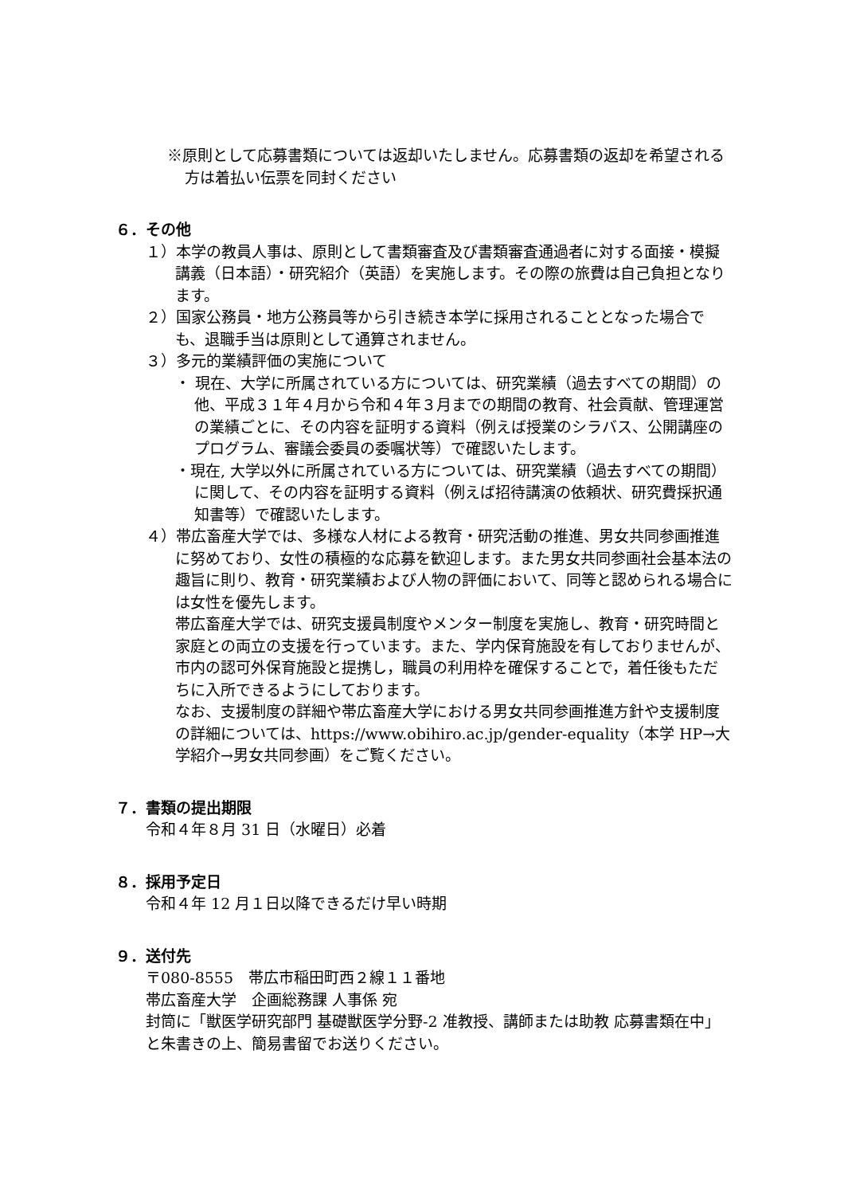※原則として応募書類については返却いたしません。応募書類の返却を希望される方は着払い伝票を同封ください
６．その他
１）本学の教員人事は、原則として書類審査及び書類審査通過者に対する面接・模擬講義（日本語）・研究紹介（英語）を実施します。その際の旅費は自己負担となります。
２）国家公務員・地方公務員等から引き続き本学に採用されることとなった場合でも、退職手当は原則として通算されません。
３）多元的業績評価の実施について
・ 現在、大学に所属されている方については、研究業績（過去すべての期間）の他、平成３１年４月から令和４年３月までの期間の教育、社会貢献、管理運営の業績ごとに、その内容を証明する資料（例えば授業のシラバス、公開講座のプログラム、審議会委員の委嘱状等）で確認いたします。
・現在, 大学以外に所属されている方については、研究業績（過去すべての期間）に関して、その内容を証明する資料（例えば招待講演の依頼状、研究費採択通知書等）で確認いたします。
４）帯広畜産大学では、多様な人材による教育・研究活動の推進、男女共同参画推進に努めており、女性の積極的な応募を歓迎します。また男女共同参画社会基本法の趣旨に則り、教育・研究業績および人物の評価において、同等と認められる場合には女性を優先します。
帯広畜産大学では、研究支援員制度やメンター制度を実施し、教育・研究時間と家庭との両立の支援を行っています。また、学内保育施設を有しておりませんが、市内の認可外保育施設と提携し，職員の利用枠を確保することで，着任後もただちに入所できるようにしております。
なお、支援制度の詳細や帯広畜産大学における男女共同参画推進方針や支援制度の詳細については、https://www.obihiro.ac.jp/gender-equality（本学 HP→大学紹介→男女共同参画）をご覧ください。
７．書類の提出期限
令和４年８月 31 日（水曜日）必着
８．採用予定日
令和４年 12 月１日以降できるだけ早い時期
９．送付先
〒080-8555　帯広市稲田町西２線１１番地
帯広畜産大学　企画総務課 人事係 宛
封筒に「獣医学研究部門 基礎獣医学分野-2 准教授、講師または助教 応募書類在中」と朱書きの上、簡易書留でお送りください。